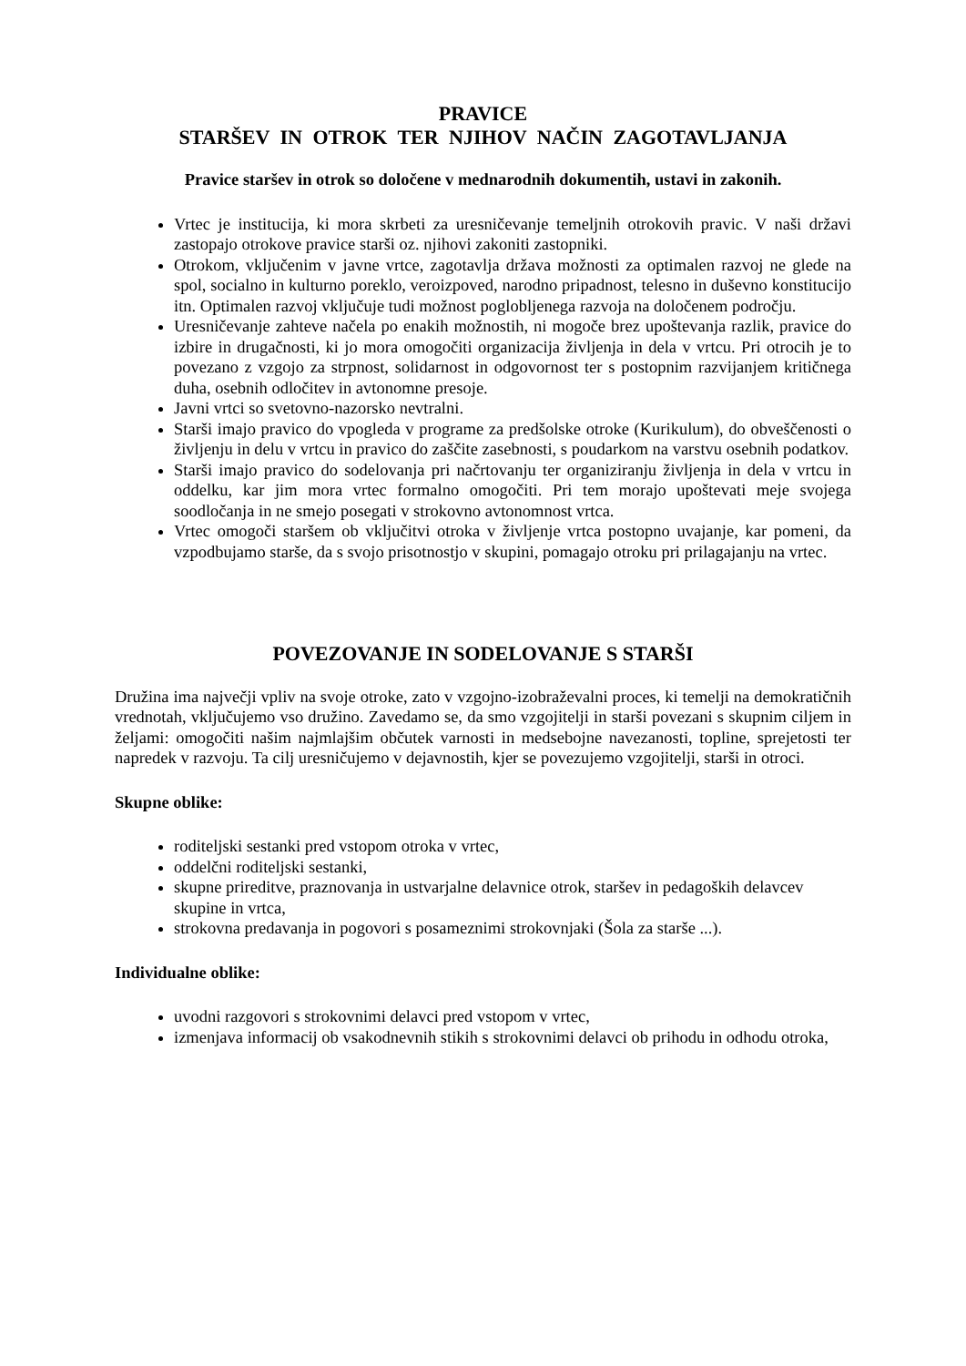PRAVICE
STARŠEV IN OTROK TER NJIHOV NAČIN ZAGOTAVLJANJA
Pravice staršev in otrok so določene v mednarodnih dokumentih, ustavi in zakonih.
Vrtec je institucija, ki mora skrbeti za uresničevanje temeljnih otrokovih pravic. V naši državi zastopajo otrokove pravice starši oz. njihovi zakoniti zastopniki.
Otrokom, vključenim v javne vrtce, zagotavlja država možnosti za optimalen razvoj ne glede na spol, socialno in kulturno poreklo, veroizpoved, narodno pripadnost, telesno in duševno konstitucijo itn. Optimalen razvoj vključuje tudi možnost poglobljenega razvoja na določenem področju.
Uresničevanje zahteve načela po enakih možnostih, ni mogoče brez upoštevanja razlik, pravice do izbire in drugačnosti, ki jo mora omogočiti organizacija življenja in dela v vrtcu. Pri otrocih je to povezano z vzgojo za strpnost, solidarnost in odgovornost ter s postopnim razvijanjem kritičnega duha, osebnih odločitev in avtonomne presoje.
Javni vrtci so svetovno-nazorsko nevtralni.
Starši imajo pravico do vpogleda v programe za predšolske otroke (Kurikulum), do obveščenosti o življenju in delu v vrtcu in pravico do zaščite zasebnosti, s poudarkom na varstvu osebnih podatkov.
Starši imajo pravico do sodelovanja pri načrtovanju ter organiziranju življenja in dela v vrtcu in oddelku, kar jim mora vrtec formalno omogočiti. Pri tem morajo upoštevati meje svojega soodločanja in ne smejo posegati v strokovno avtonomnost vrtca.
Vrtec omogoči staršem ob vključitvi otroka v življenje vrtca postopno uvajanje, kar pomeni, da vzpodbujamo starše, da s svojo prisotnostjo v skupini, pomagajo otroku pri prilagajanju na vrtec.
POVEZOVANJE IN SODELOVANJE S STARŠI
Družina ima največji vpliv na svoje otroke, zato v vzgojno-izobraževalni proces, ki temelji na demokratičnih vrednotah, vključujemo vso družino. Zavedamo se, da smo vzgojitelji in starši povezani s skupnim ciljem in željami: omogočiti našim najmlajšim občutek varnosti in medsebojne navezanosti, topline, sprejetosti ter napredek v razvoju. Ta cilj uresničujemo v dejavnostih, kjer se povezujemo vzgojitelji, starši in otroci.
Skupne oblike:
roditeljski sestanki pred vstopom otroka v vrtec,
oddelčni roditeljski sestanki,
skupne prireditve, praznovanja in ustvarjalne delavnice otrok, staršev in pedagoških delavcev skupine in vrtca,
strokovna predavanja in pogovori s posameznimi strokovnjaki (Šola za starše ...).
Individualne oblike:
uvodni razgovori s strokovnimi delavci pred vstopom v vrtec,
izmenjava informacij ob vsakodnevnih stikih s strokovnimi delavci ob prihodu in odhodu otroka,